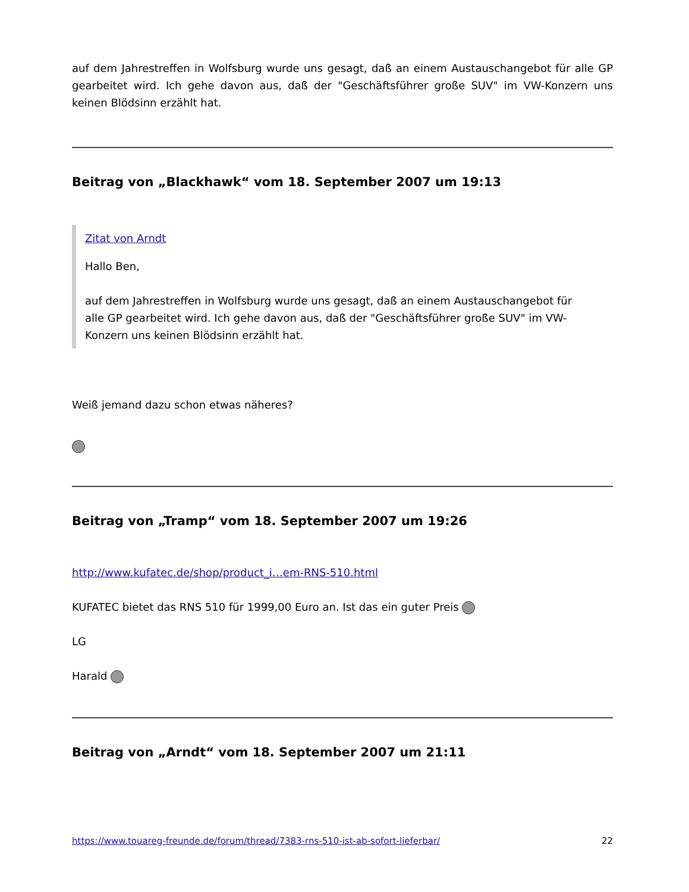auf dem Jahrestreffen in Wolfsburg wurde uns gesagt, daß an einem Austauschangebot für alle GP gearbeitet wird. Ich gehe davon aus, daß der "Geschäftsführer große SUV" im VW-Konzern uns keinen Blödsinn erzählt hat.
Beitrag von „Blackhawk“ vom 18. September 2007 um 19:13
Zitat von Arndt
Hallo Ben,
auf dem Jahrestreffen in Wolfsburg wurde uns gesagt, daß an einem Austauschangebot für alle GP gearbeitet wird. Ich gehe davon aus, daß der "Geschäftsführer große SUV" im VW-Konzern uns keinen Blödsinn erzählt hat.
Weiß jemand dazu schon etwas näheres?
Beitrag von „Tramp“ vom 18. September 2007 um 19:26
http://www.kufatec.de/shop/product_i…em-RNS-510.html
KUFATEC bietet das RNS 510 für 1999,00 Euro an. Ist das ein guter Preis
LG
Harald
Beitrag von „Arndt“ vom 18. September 2007 um 21:11
https://www.touareg-freunde.de/forum/thread/7383-rns-510-ist-ab-sofort-lieferbar/ 22